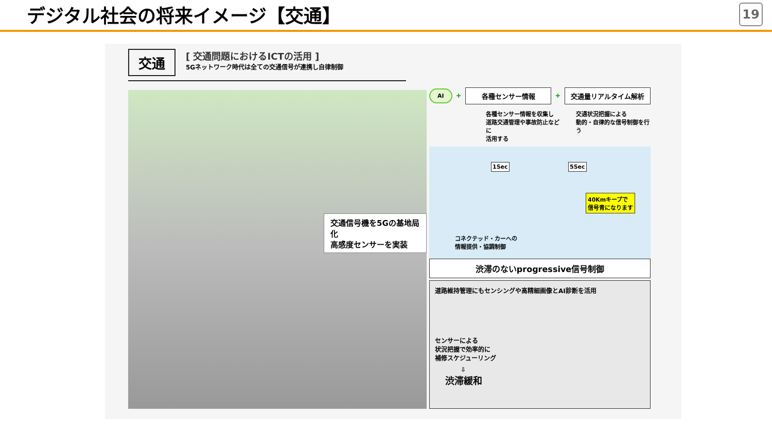デジタル社会の将来イメージ【交通】
19
交通
[ 交通問題におけるICTの活用 ]
5Gネットワーク時代は全ての交通信号が連携し自律制御
交通信号機を5Gの基地局化
高感度センサーを実装
AI
✚
各種センサー情報
✚
交通量リアルタイム解析
各種センサー情報を収集し
道路交通管理や事故防止などに
活用する
交通状況把握による
動的・自律的な信号制御を行う
1Sec 5Sec
40Kmキープで
信号青になります
コネクテッド・カーへの
情報提供・協調制御
渋滞のないprogressive信号制御
道路維持管理にもセンシングや高精細画像とAI診断を活用
センサーによる
状況把握で効率的に
補修スケジューリング
⇩
渋滞緩和